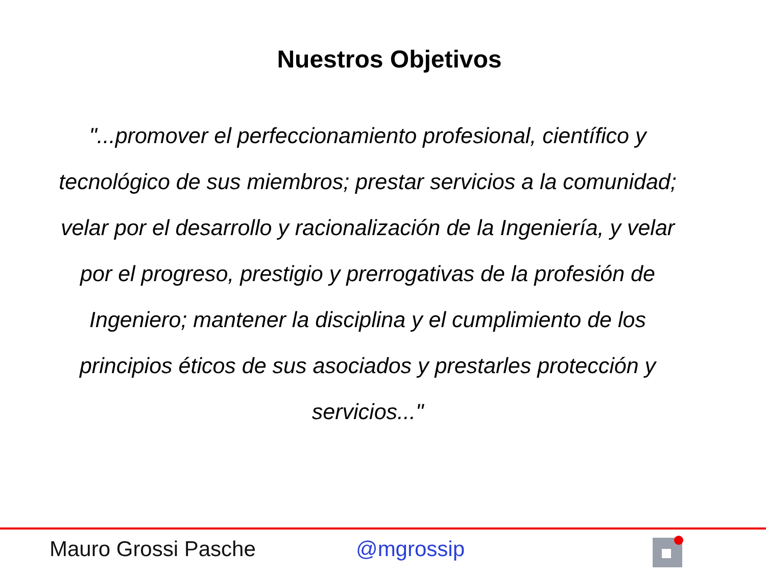Nuestros Objetivos
"...promover el perfeccionamiento profesional, científico y tecnológico de sus miembros; prestar servicios a la comunidad; velar por el desarrollo y racionalización de la Ingeniería, y velar por el progreso, prestigio y prerrogativas de la profesión de Ingeniero; mantener la disciplina y el cumplimiento de los principios éticos de sus asociados y prestarles protección y servicios..."
Mauro Grossi Pasche @mgrossip